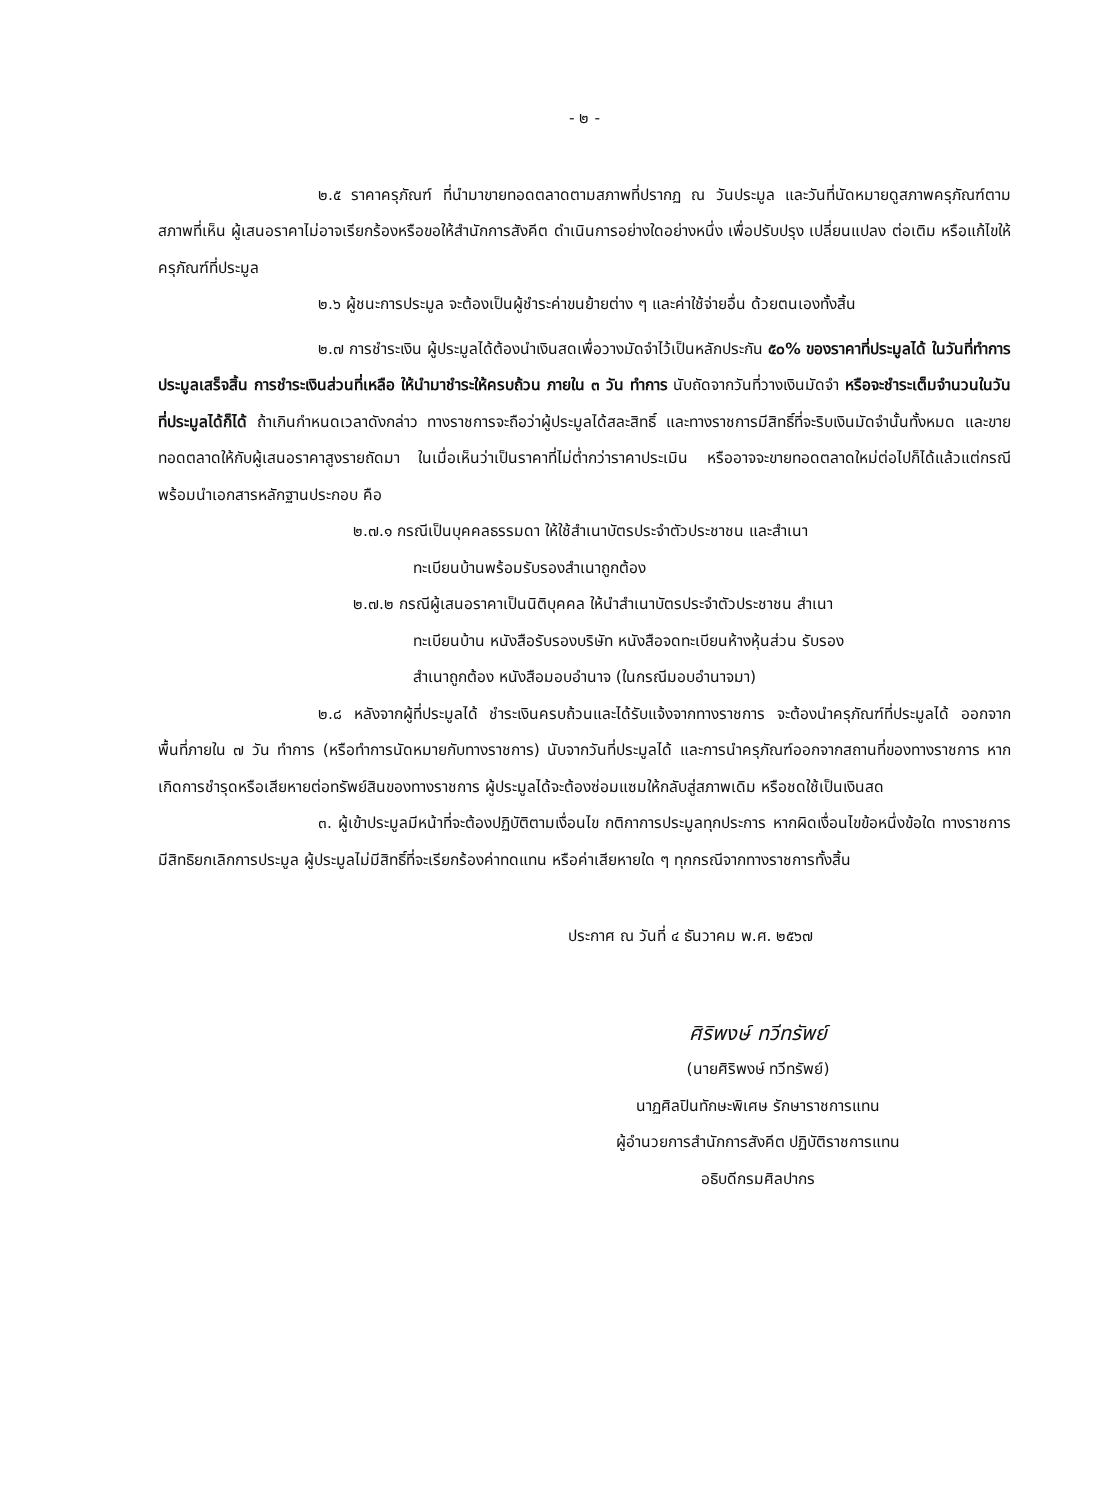- ๒ -
๒.๕ ราคาครุภัณฑ์ ที่นำมาขายทอดตลาดตามสภาพที่ปรากฏ ณ วันประมูล และวันที่นัดหมายดูสภาพครุภัณฑ์ตามสภาพที่เห็น ผู้เสนอราคาไม่อาจเรียกร้องหรือขอให้สำนักการสังคีต ดำเนินการอย่างใดอย่างหนึ่ง เพื่อปรับปรุง เปลี่ยนแปลง ต่อเติม หรือแก้ไขให้ครุภัณฑ์ที่ประมูล
๒.๖ ผู้ชนะการประมูล จะต้องเป็นผู้ชำระค่าขนย้ายต่าง ๆ และค่าใช้จ่ายอื่น ด้วยตนเองทั้งสิ้น
๒.๗ การชำระเงิน ผู้ประมูลได้ต้องนำเงินสดเพื่อวางมัดจำไว้เป็นหลักประกัน ๕๐% ของราคาที่ประมูลได้ ในวันที่ทำการประมูลเสร็จสิ้น การชำระเงินส่วนที่เหลือ ให้นำมาชำระให้ครบถ้วน ภายใน ๓ วัน ทำการ นับถัดจากวันที่วางเงินมัดจำ หรือจะชำระเต็มจำนวนในวันที่ประมูลได้ก็ได้ ถ้าเกินกำหนดเวลาดังกล่าว ทางราชการจะถือว่าผู้ประมูลได้สละสิทธิ์ และทางราชการมีสิทธิ์ที่จะริบเงินมัดจำนั้นทั้งหมด และขายทอดตลาดให้กับผู้เสนอราคาสูงรายถัดมา ในเมื่อเห็นว่าเป็นราคาที่ไม่ต่ำกว่าราคาประเมิน หรืออาจจะขายทอดตลาดใหม่ต่อไปก็ได้แล้วแต่กรณี พร้อมนำเอกสารหลักฐานประกอบ คือ
๒.๗.๑ กรณีเป็นบุคคลธรรมดา ให้ใช้สำเนาบัตรประจำตัวประชาชน และสำเนา
ทะเบียนบ้านพร้อมรับรองสำเนาถูกต้อง
๒.๗.๒ กรณีผู้เสนอราคาเป็นนิติบุคคล ให้นำสำเนาบัตรประจำตัวประชาชน สำเนา
ทะเบียนบ้าน หนังสือรับรองบริษัท หนังสือจดทะเบียนห้างหุ้นส่วน รับรอง
สำเนาถูกต้อง หนังสือมอบอำนาจ (ในกรณีมอบอำนาจมา)
๒.๘ หลังจากผู้ที่ประมูลได้ ชำระเงินครบถ้วนและได้รับแจ้งจากทางราชการ จะต้องนำครุภัณฑ์ที่ประมูลได้ ออกจากพื้นที่ภายใน ๗ วัน ทำการ (หรือทำการนัดหมายกับทางราชการ) นับจากวันที่ประมูลได้ และการนำครุภัณฑ์ออกจากสถานที่ของทางราชการ หากเกิดการชำรุดหรือเสียหายต่อทรัพย์สินของทางราชการ ผู้ประมูลได้จะต้องซ่อมแซมให้กลับสู่สภาพเดิม หรือชดใช้เป็นเงินสด
๓. ผู้เข้าประมูลมีหน้าที่จะต้องปฏิบัติตามเงื่อนไข กติกาการประมูลทุกประการ หากผิดเงื่อนไขข้อหนึ่งข้อใด ทางราชการมีสิทธิยกเลิกการประมูล ผู้ประมูลไม่มีสิทธิ์ที่จะเรียกร้องค่าทดแทน หรือค่าเสียหายใด ๆ ทุกกรณีจากทางราชการทั้งสิ้น
ประกาศ ณ วันที่ ๔ ธันวาคม พ.ศ. ๒๕๖๗
ศิริพงษ์ ทวีทรัพย์
(นายศิริพงษ์ ทวีทรัพย์)
นาฏศิลปินทักษะพิเศษ รักษาราชการแทน
ผู้อำนวยการสำนักการสังคีต ปฏิบัติราชการแทน
อธิบดีกรมศิลปากร